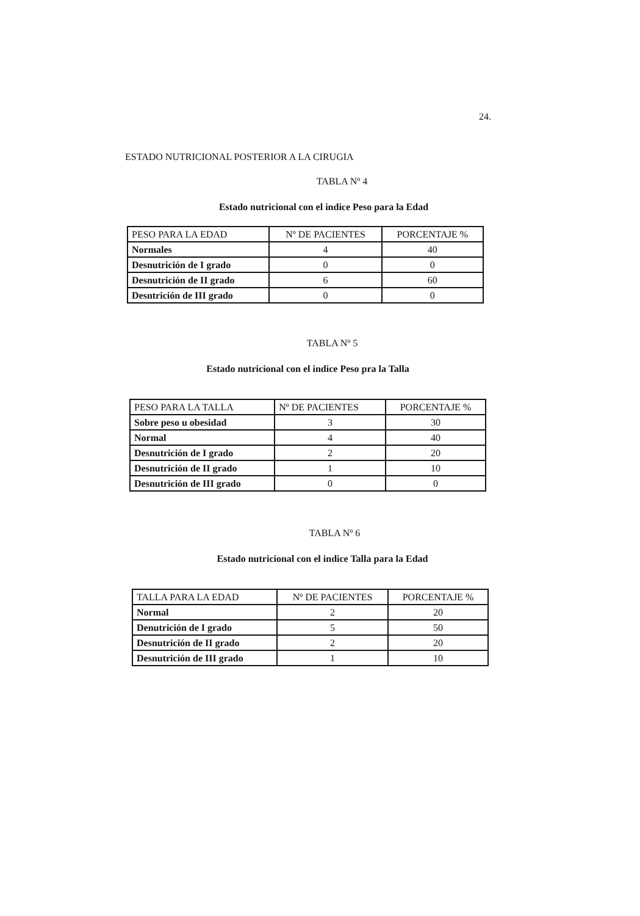24.
ESTADO NUTRICIONAL POSTERIOR A LA CIRUGIA
TABLA Nº 4
Estado nutricional con el indice Peso para la Edad
| PESO PARA LA EDAD | Nº DE PACIENTES | PORCENTAJE % |
| Normales | 4 | 40 |
| Desnutrición de I grado | 0 | 0 |
| Desnutrición de II grado | 6 | 60 |
| Desntrición de III grado | 0 | 0 |
TABLA Nº 5
Estado nutricional con el indice Peso pra la Talla
| PESO PARA LA TALLA | Nº DE PACIENTES | PORCENTAJE % |
| Sobre peso u obesidad | 3 | 30 |
| Normal | 4 | 40 |
| Desnutrición de I grado | 2 | 20 |
| Desnutrición de II grado | 1 | 10 |
| Desnutrición de III grado | 0 | 0 |
TABLA Nº 6
Estado nutricional con el indice Talla para la Edad
| TALLA PARA LA EDAD | Nº DE PACIENTES | PORCENTAJE % |
| Normal | 2 | 20 |
| Denutrición de I grado | 5 | 50 |
| Desnutrición de II grado | 2 | 20 |
| Desnutrición de III grado | 1 | 10 |